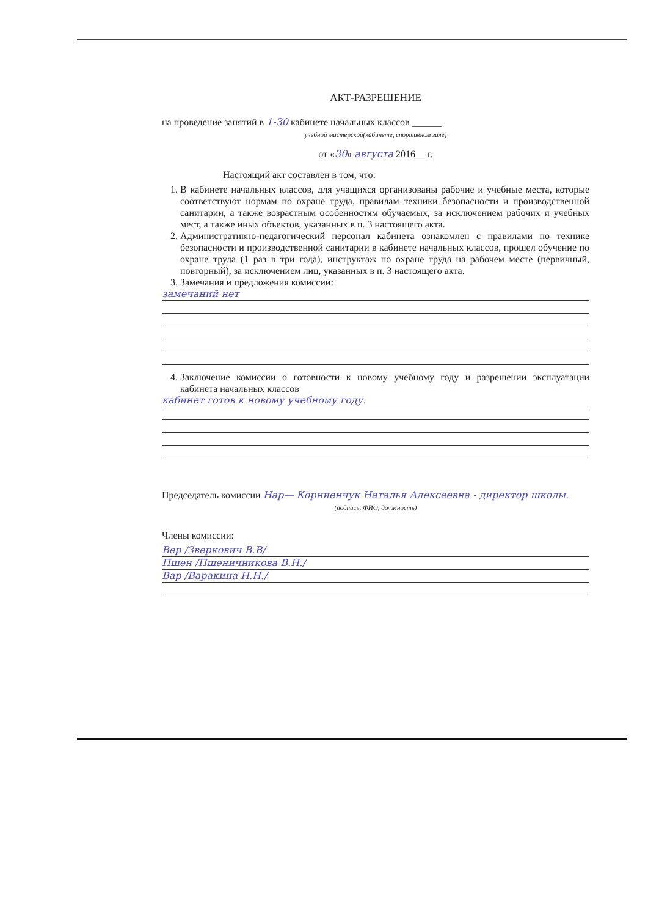АКТ-РАЗРЕШЕНИЕ
на проведение занятий в 1-30 кабинете начальных классов ______
учебной мастерской(кабинете, спортивном зале)
от «30» августа 2016__ г.
Настоящий акт составлен в том, что:
1. В кабинете начальных классов, для учащихся организованы рабочие и учебные места, которые соответствуют нормам по охране труда, правилам техники безопасности и производственной санитарии, а также возрастным особенностям обучаемых, за исключением рабочих и учебных мест, а также иных объектов, указанных в п. 3 настоящего акта.
2. Административно-педагогический персонал кабинета ознакомлен с правилами по технике безопасности и производственной санитарии в кабинете начальных классов, прошел обучение по охране труда (1 раз в три года), инструктаж по охране труда на рабочем месте (первичный, повторный), за исключением лиц, указанных в п. 3 настоящего акта.
3. Замечания и предложения комиссии:
замечаний нет
4. Заключение комиссии о готовности к новому учебному году и разрешении эксплуатации кабинета начальных классов
кабинет готов к новому учебному году.
Председатель комиссии Нар— Корниенчук Наталья Алексеевна - директор школы.
(подпись, ФИО, должность)
Члены комиссии:
Вер /Зверкович В.В/
Пшен /Пшеничникова В.Н./
Вар /Варакина Н.Н./